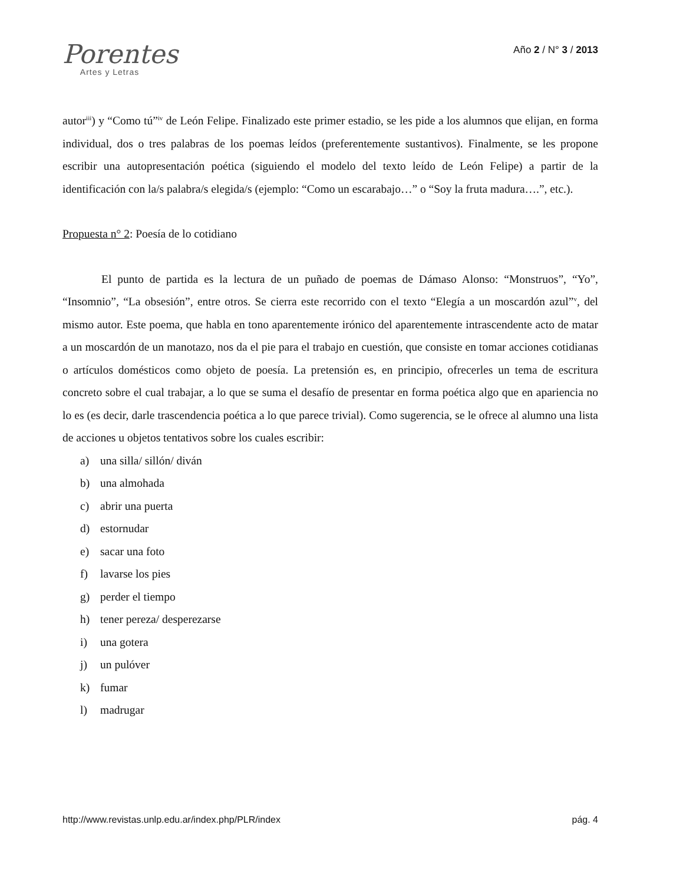Porentes
Artes y Letras
Año 2 / N° 3 / 2013
autor<sup>iii</sup>) y “Como tú”<sup>iv</sup> de León Felipe. Finalizado este primer estadio, se les pide a los alumnos que elijan, en forma individual, dos o tres palabras de los poemas leídos (preferentemente sustantivos). Finalmente, se les propone escribir una autopresentación poética (siguiendo el modelo del texto leído de León Felipe) a partir de la identificación con la/s palabra/s elegida/s (ejemplo: “Como un escarabajo…” o “Soy la fruta madura….”, etc.).
Propuesta n° 2: Poesía de lo cotidiano
El punto de partida es la lectura de un puñado de poemas de Dámaso Alonso: “Monstruos”, “Yo”, “Insomnio”, “La obsesión”, entre otros. Se cierra este recorrido con el texto “Elegía a un moscardón azul”<sup>v</sup>, del mismo autor. Este poema, que habla en tono aparentemente irónico del aparentemente intrascendente acto de matar a un moscardón de un manotazo, nos da el pie para el trabajo en cuestión, que consiste en tomar acciones cotidianas o artículos domésticos como objeto de poesía. La pretensión es, en principio, ofrecerles un tema de escritura concreto sobre el cual trabajar, a lo que se suma el desafío de presentar en forma poética algo que en apariencia no lo es (es decir, darle trascendencia poética a lo que parece trivial). Como sugerencia, se le ofrece al alumno una lista de acciones u objetos tentativos sobre los cuales escribir:
a) una silla/ sillón/ diván
b) una almohada
c) abrir una puerta
d) estornudar
e) sacar una foto
f) lavarse los pies
g) perder el tiempo
h) tener pereza/ desperezarse
i) una gotera
j) un pulóver
k) fumar
l) madrugar
http://www.revistas.unlp.edu.ar/index.php/PLR/index pág. 4